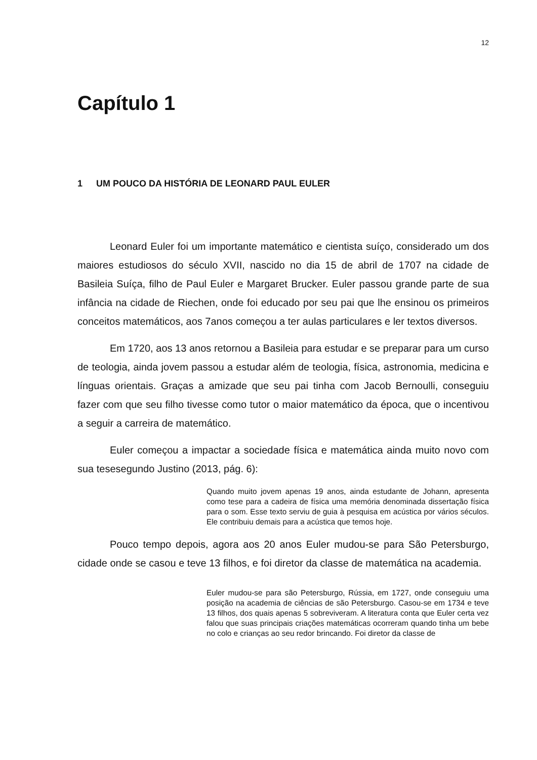12
Capítulo 1
1 UM POUCO DA HISTÓRIA DE LEONARD PAUL EULER
Leonard Euler foi um importante matemático e cientista suíço, considerado um dos maiores estudiosos do século XVII, nascido no dia 15 de abril de 1707 na cidade de Basileia Suíça, filho de Paul Euler e Margaret Brucker. Euler passou grande parte de sua infância na cidade de Riechen, onde foi educado por seu pai que lhe ensinou os primeiros conceitos matemáticos, aos 7anos começou a ter aulas particulares e ler textos diversos.
Em 1720, aos 13 anos retornou a Basileia para estudar e se preparar para um curso de teologia, ainda jovem passou a estudar além de teologia, física, astronomia, medicina e línguas orientais. Graças a amizade que seu pai tinha com Jacob Bernoulli, conseguiu fazer com que seu filho tivesse como tutor o maior matemático da época, que o incentivou a seguir a carreira de matemático.
Euler começou a impactar a sociedade física e matemática ainda muito novo com sua tesesegundo Justino (2013, pág. 6):
Quando muito jovem apenas 19 anos, ainda estudante de Johann, apresenta como tese para a cadeira de física uma memória denominada dissertação física para o som. Esse texto serviu de guia à pesquisa em acústica por vários séculos. Ele contribuiu demais para a acústica que temos hoje.
Pouco tempo depois, agora aos 20 anos Euler mudou-se para São Petersburgo, cidade onde se casou e teve 13 filhos, e foi diretor da classe de matemática na academia.
Euler mudou-se para são Petersburgo, Rússia, em 1727, onde conseguiu uma posição na academia de ciências de são Petersburgo. Casou-se em 1734 e teve 13 filhos, dos quais apenas 5 sobreviveram. A literatura conta que Euler certa vez falou que suas principais criações matemáticas ocorreram quando tinha um bebe no colo e crianças ao seu redor brincando. Foi diretor da classe de